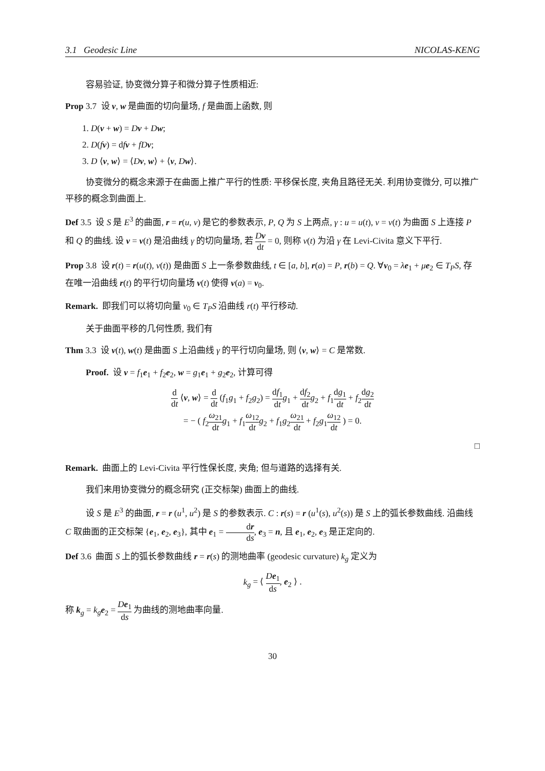3.1 Geodesic Line NICOLAS-KENG
容易验证, 协变微分算子和微分算子性质相近:
Prop 3.7 设 v, w 是曲面的切向量场, f 是曲面上函数, 则
1. D(v + w) = Dv + Dw;
2. D(fv) = dfv + fD v;
3. D ⟨v, w⟩ = ⟨Dv, w⟩ + ⟨v, Dw⟩.
协变微分的概念来源于在曲面上推广平行的性质: 平移保长度, 夹角且路径无关. 利用协变微分, 可以推广平移的概念到曲面上.
Def 3.5 设 S 是 E<sup>3</sup> 的曲面, r = r(u, v) 是它的参数表示, P, Q 为 S 上两点, γ : u = u(t), v = v(t) 为曲面 S 上连接 P 和 Q 的曲线. 设 v = v(t) 是沿曲线 γ 的切向量场, 若 Dv dt = 0, 则称 v(t) 为沿 γ 在 Levi-Civita 意义下平行.
Prop 3.8 设 r(t) = r(u(t), v(t)) 是曲面 S 上一条参数曲线, t ∈ [a, b], r(a) = P, r(b) = Q. ∀v<sub>0</sub> = λe<sub>1</sub> + μe<sub>2</sub> ∈ T<sub>P</sub>S, 存在唯一沿曲线 r(t) 的平行切向量场 v(t) 使得 v(a) = v<sub>0</sub>.
Remark. 即我们可以将切向量 v<sub>0</sub> ∈ T<sub>P</sub>S 沿曲线 r(t) 平行移动.
关于曲面平移的几何性质, 我们有
Thm 3.3 设 v(t), w(t) 是曲面 S 上沿曲线 γ 的平行切向量场, 则 ⟨v, w⟩ = C 是常数.
Proof. 设 v = f<sub>1</sub>e<sub>1</sub> + f<sub>2</sub>e<sub>2</sub>, w = g<sub>1</sub>e<sub>1</sub> + g<sub>2</sub>e<sub>2</sub>, 计算可得
d dt ⟨v, w⟩ = d dt (f<sub>1</sub>g<sub>1</sub> + f<sub>2</sub>g<sub>2</sub>) = df<sub>1</sub> dt g<sub>1</sub> + df<sub>2</sub> dt g<sub>2</sub> + f<sub>1</sub>dg<sub>1</sub> dt + f<sub>2</sub>dg<sub>2</sub> dt
= − ( f<sub>2</sub>ω<sub>21</sub> dt g<sub>1</sub> + f<sub>1</sub>ω<sub>12</sub> dt g<sub>2</sub> + f<sub>1</sub>g<sub>2</sub>ω<sub>21</sub> dt + f<sub>2</sub>g<sub>1</sub>ω<sub>12</sub> dt ) = 0.
□
Remark. 曲面上的 Levi-Civita 平行性保长度, 夹角; 但与道路的选择有关.
我们来用协变微分的概念研究 (正交标架) 曲面上的曲线.
设 S 是 E<sup>3</sup> 的曲面, r = r (u<sup>1</sup>, u<sup>2</sup>) 是 S 的参数表示. C : r(s) = r (u<sup>1</sup>(s), u<sup>2</sup>(s)) 是 S 上的弧长参数曲线. 沿曲线 C 取曲面的正交标架 {e<sub>1</sub>, e<sub>2</sub>, e<sub>3</sub>}, 其中 e<sub>1</sub> = dr ds, e<sub>3</sub> = n, 且 e<sub>1</sub>, e<sub>2</sub>, e<sub>3</sub> 是正定向的.
Def 3.6 曲面 S 上的弧长参数曲线 r = r(s) 的测地曲率 (geodesic curvature) k<sub>g</sub> 定义为
k<sub>g</sub> = ⟨ De<sub>1</sub> ds, e<sub>2</sub> ⟩ .
称 k<sub>g</sub> = k<sub>g</sub> e<sub>2</sub> = De<sub>1</sub> ds 为曲线的测地曲率向量.
30